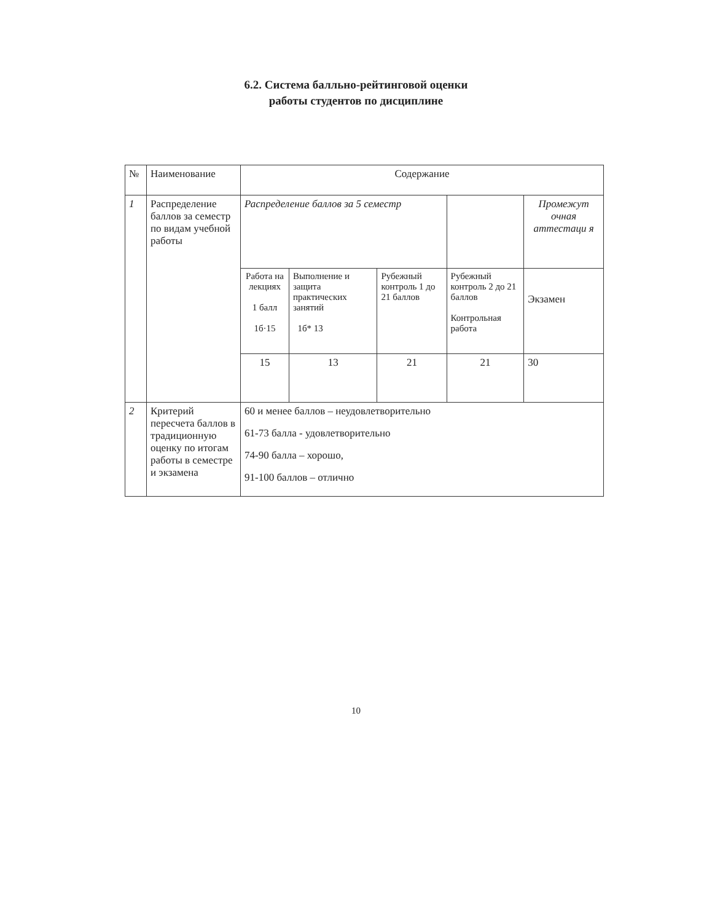6.2. Система балльно-рейтинговой оценки
работы студентов по дисциплине
| № | Наименование | Содержание | | | | |
| --- | --- | --- | --- | --- | --- | --- |
| 1 | Распределение баллов за семестр по видам учебной работы | Распределение баллов за 5 семестр | | | | Промежут очная аттестаци я |
| | | Работа на лекциях 1 балл 1б·15 | Выполнение и защита практических занятий 1б* 13 | Рубежный контроль 1 до 21 баллов | Рубежный контроль 2 до 21 баллов Контрольная работа | Экзамен |
| | | 15 | 13 | 21 | 21 | 30 |
| 2 | Критерий пересчета баллов в традиционную оценку по итогам работы в семестре и экзамена | 60 и менее баллов – неудовлетворительно 61-73 балла - удовлетворительно 74-90 балла – хорошо, 91-100 баллов – отлично | | | | |
10